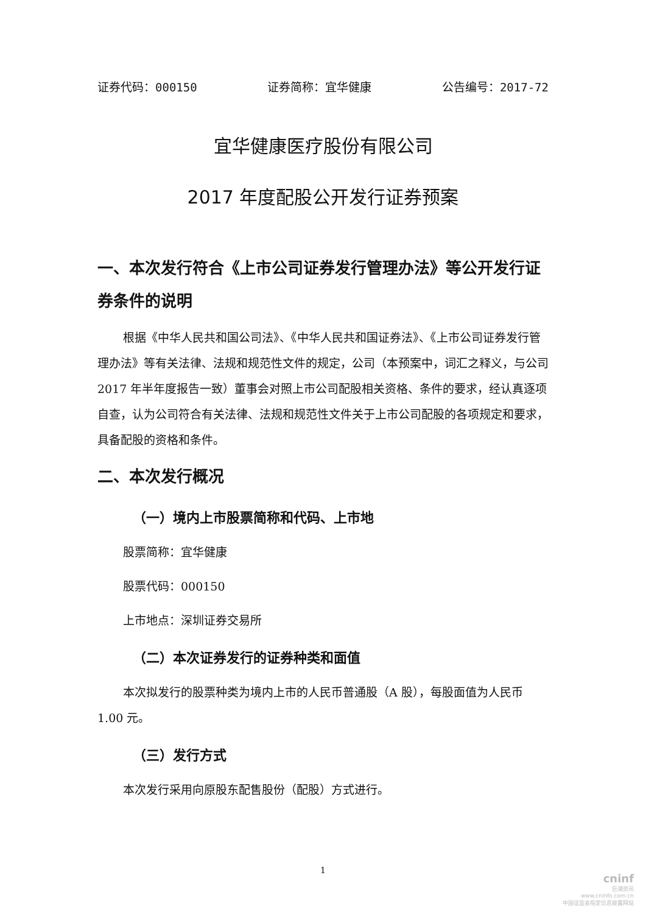证券代码：000150 证券简称：宜华健康 公告编号：2017-72
宜华健康医疗股份有限公司
2017 年度配股公开发行证券预案
一、本次发行符合《上市公司证券发行管理办法》等公开发行证券条件的说明
根据《中华人民共和国公司法》、《中华人民共和国证券法》、《上市公司证券发行管理办法》等有关法律、法规和规范性文件的规定，公司（本预案中，词汇之释义，与公司 2017 年半年度报告一致）董事会对照上市公司配股相关资格、条件的要求，经认真逐项自查，认为公司符合有关法律、法规和规范性文件关于上市公司配股的各项规定和要求，具备配股的资格和条件。
二、本次发行概况
（一）境内上市股票简称和代码、上市地
股票简称：宜华健康
股票代码：000150
上市地点：深圳证券交易所
（二）本次证券发行的证券种类和面值
本次拟发行的股票种类为境内上市的人民币普通股（A 股），每股面值为人民币 1.00 元。
（三）发行方式
本次发行采用向原股东配售股份（配股）方式进行。
1
cninf
巨潮资讯
www.cninfo.com.cn
中国证监会指定信息披露网站